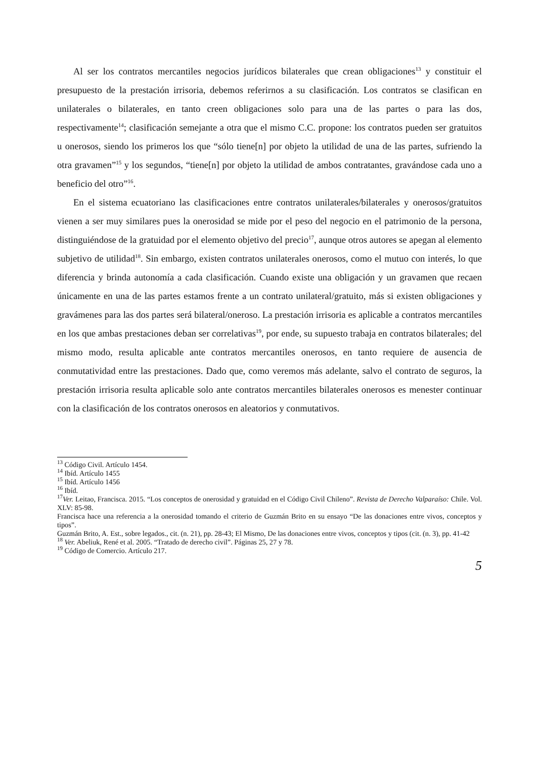Al ser los contratos mercantiles negocios jurídicos bilaterales que crean obligaciones<sup>13</sup> y constituir el presupuesto de la prestación irrisoria, debemos referirnos a su clasificación. Los contratos se clasifican en unilaterales o bilaterales, en tanto creen obligaciones solo para una de las partes o para las dos, respectivamente<sup>14</sup>; clasificación semejante a otra que el mismo C.C. propone: los contratos pueden ser gratuitos u onerosos, siendo los primeros los que “sólo tiene[n] por objeto la utilidad de una de las partes, sufriendo la otra gravamen”<sup>15</sup> y los segundos, “tiene[n] por objeto la utilidad de ambos contratantes, gravándose cada uno a beneficio del otro”<sup>16</sup>.
En el sistema ecuatoriano las clasificaciones entre contratos unilaterales/bilaterales y onerosos/gratuitos vienen a ser muy similares pues la onerosidad se mide por el peso del negocio en el patrimonio de la persona, distinguiéndose de la gratuidad por el elemento objetivo del precio<sup>17</sup>, aunque otros autores se apegan al elemento subjetivo de utilidad<sup>18</sup>. Sin embargo, existen contratos unilaterales onerosos, como el mutuo con interés, lo que diferencia y brinda autonomía a cada clasificación. Cuando existe una obligación y un gravamen que recaen únicamente en una de las partes estamos frente a un contrato unilateral/gratuito, más si existen obligaciones y gravámenes para las dos partes será bilateral/oneroso. La prestación irrisoria es aplicable a contratos mercantiles en los que ambas prestaciones deban ser correlativas<sup>19</sup>, por ende, su supuesto trabaja en contratos bilaterales; del mismo modo, resulta aplicable ante contratos mercantiles onerosos, en tanto requiere de ausencia de conmutatividad entre las prestaciones. Dado que, como veremos más adelante, salvo el contrato de seguros, la prestación irrisoria resulta aplicable solo ante contratos mercantiles bilaterales onerosos es menester continuar con la clasificación de los contratos onerosos en aleatorios y conmutativos.
<sup>13</sup> Código Civil. Artículo 1454.
<sup>14</sup> Ibíd. Artículo 1455
<sup>15</sup> Ibíd. Artículo 1456
<sup>16</sup> Ibíd.
<sup>17</sup> Ver. Leitao, Francisca. 2015. “Los conceptos de onerosidad y gratuidad en el Código Civil Chileno”. Revista de Derecho Valparaíso: Chile. Vol. XLV: 85-98.
Francisca hace una referencia a la onerosidad tomando el criterio de Guzmán Brito en su ensayo “De las donaciones entre vivos, conceptos y tipos”.
Guzmán Brito, A. Est., sobre legados., cit. (n. 21), pp. 28-43; El Mismo, De las donaciones entre vivos, conceptos y tipos (cit. (n. 3), pp. 41-42
<sup>18</sup> Ver. Abeliuk, René et al. 2005. “Tratado de derecho civil”. Páginas 25, 27 y 78.
<sup>19</sup> Código de Comercio. Artículo 217.
5